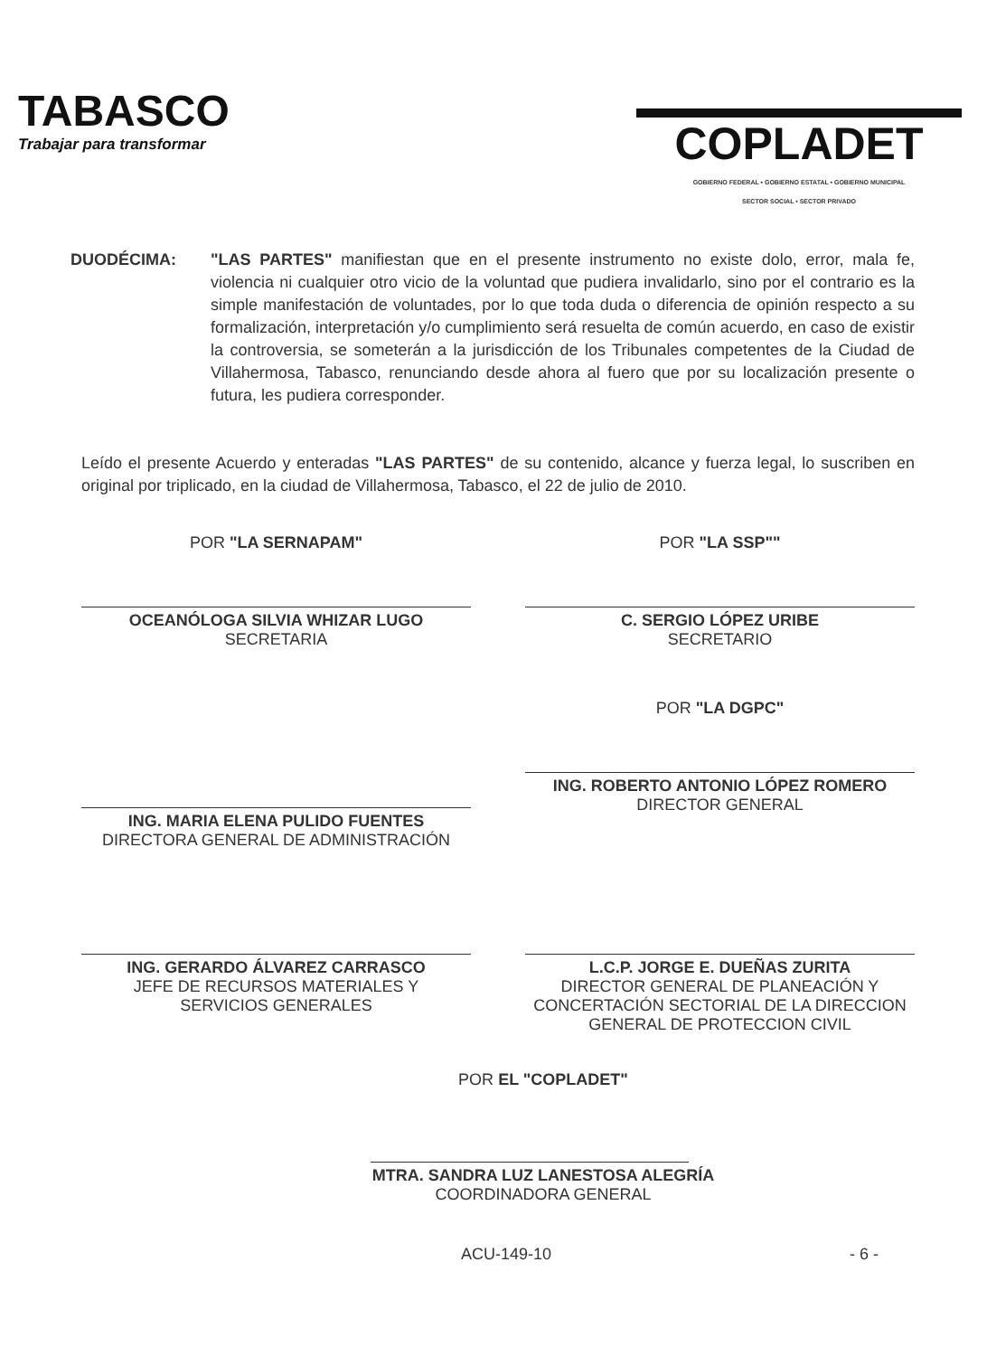TABASCO
Trabajar para transformar
COPLADET
GOBIERNO FEDERAL • GOBIERNO ESTATAL • GOBIERNO MUNICIPAL
SECTOR SOCIAL • SECTOR PRIVADO
DUODÉCIMA: "LAS PARTES" manifiestan que en el presente instrumento no existe dolo, error, mala fe, violencia ni cualquier otro vicio de la voluntad que pudiera invalidarlo, sino por el contrario es la simple manifestación de voluntades, por lo que toda duda o diferencia de opinión respecto a su formalización, interpretación y/o cumplimiento será resuelta de común acuerdo, en caso de existir la controversia, se someterán a la jurisdicción de los Tribunales competentes de la Ciudad de Villahermosa, Tabasco, renunciando desde ahora al fuero que por su localización presente o futura, les pudiera corresponder.
Leído el presente Acuerdo y enteradas "LAS PARTES" de su contenido, alcance y fuerza legal, lo suscriben en original por triplicado, en la ciudad de Villahermosa, Tabasco, el 22 de julio de 2010.
POR "LA SERNAPAM"
OCEANÓLOGA SILVIA WHIZAR LUGO
SECRETARIA
POR "LA SSP""
C. SERGIO LÓPEZ URIBE
SECRETARIO
ING. MARIA ELENA PULIDO FUENTES
DIRECTORA GENERAL DE ADMINISTRACIÓN
POR "LA DGPC"
ING. ROBERTO ANTONIO LÓPEZ ROMERO
DIRECTOR GENERAL
ING. GERARDO ÁLVAREZ CARRASCO
JEFE DE RECURSOS MATERIALES Y
SERVICIOS GENERALES
L.C.P. JORGE E. DUEÑAS ZURITA
DIRECTOR GENERAL DE PLANEACIÓN Y
CONCERTACIÓN SECTORIAL DE LA DIRECCION
GENERAL DE PROTECCION CIVIL
POR EL "COPLADET"
MTRA. SANDRA LUZ LANESTOSA ALEGRÍA
COORDINADORA GENERAL
ACU-149-10 - 6 -